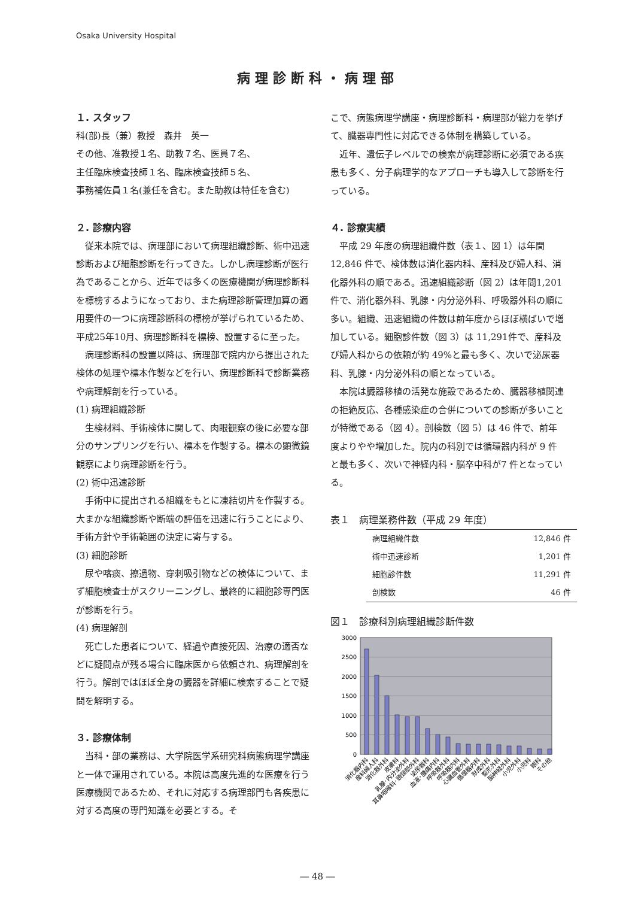Osaka University Hospital
病理診断科・病理部
１. スタッフ
科(部)長（兼）教授　森井　英一
その他、准教授１名、助教７名、医員７名、
主任臨床検査技師１名、臨床検査技師５名、
事務補佐員１名(兼任を含む。また助教は特任を含む)
２. 診療内容
　従来本院では、病理部において病理組織診断、術中迅速診断および細胞診断を行ってきた。しかし病理診断が医行為であることから、近年では多くの医療機関が病理診断科を標榜するようになっており、また病理診断管理加算の適用要件の一つに病理診断科の標榜が挙げられているため、平成25年10月、病理診断科を標榜、設置するに至った。
　病理診断科の設置以降は、病理部で院内から提出された検体の処理や標本作製などを行い、病理診断科で診断業務や病理解剖を行っている。
(1) 病理組織診断
　生検材料、手術検体に関して、肉眼観察の後に必要な部分のサンプリングを行い、標本を作製する。標本の顕微鏡観察により病理診断を行う。
(2) 術中迅速診断
　手術中に提出される組織をもとに凍結切片を作製する。大まかな組織診断や断端の評価を迅速に行うことにより、手術方針や手術範囲の決定に寄与する。
(3) 細胞診断
　尿や喀痰、擦過物、穿刺吸引物などの検体について、まず細胞検査士がスクリーニングし、最終的に細胞診専門医が診断を行う。
(4) 病理解剖
　死亡した患者について、経過や直接死因、治療の適否などに疑問点が残る場合に臨床医から依頼され、病理解剖を行う。解剖ではほぼ全身の臓器を詳細に検索することで疑問を解明する。
３. 診療体制
　当科・部の業務は、大学院医学系研究科病態病理学講座と一体で運用されている。本院は高度先進的な医療を行う医療機関であるため、それに対応する病理部門も各疾患に対する高度の専門知識を必要とする。そ
こで、病態病理学講座・病理診断科・病理部が総力を挙げて、臓器専門性に対応できる体制を構築している。
　近年、遺伝子レベルでの検索が病理診断に必須である疾患も多く、分子病理学的なアプローチも導入して診断を行っている。
４. 診療実績
　平成 29 年度の病理組織件数（表１、図 1）は年間12,846 件で、検体数は消化器内科、産科及び婦人科、消化器外科の順である。迅速組織診断（図 2）は年間1,201 件で、消化器外科、乳腺・内分泌外科、呼吸器外科の順に多い。組織、迅速組織の件数は前年度からほぼ横ばいで増加している。細胞診件数（図 3）は 11,291件で、産科及び婦人科からの依頼が約 49%と最も多く、次いで泌尿器科、乳腺・内分泌外科の順となっている。
　本院は臓器移植の活発な施設であるため、臓器移植関連の拒絶反応、各種感染症の合併についての診断が多いことが特徴である（図 4）。剖検数（図 5）は 46 件で、前年度よりやや増加した。院内の科別では循環器内科が 9 件と最も多く、次いで神経内科・脳卒中科が7 件となっている。
表１　病理業務件数（平成 29 年度）
| 病理組織件数 | 12,846 件 |
| 術中迅速診断 | 1,201 件 |
| 細胞診件数 | 11,291 件 |
| 剖検数 | 46 件 |
図１　診療科別病理組織診断件数
3000
2500
2000
1500
1000
500
0
消化器内科
産科婦人科
消化器外科
皮膚科
乳腺･内分泌外科
耳鼻咽喉科･頭頸部外科
泌尿器科
血液･腫瘍内科
呼吸器外科
呼吸器内科
心臓血管外科
循環器内科
形成外科
整形外科
脳神経外科
小児外科
小児科
眼科
その他
― 48 ―